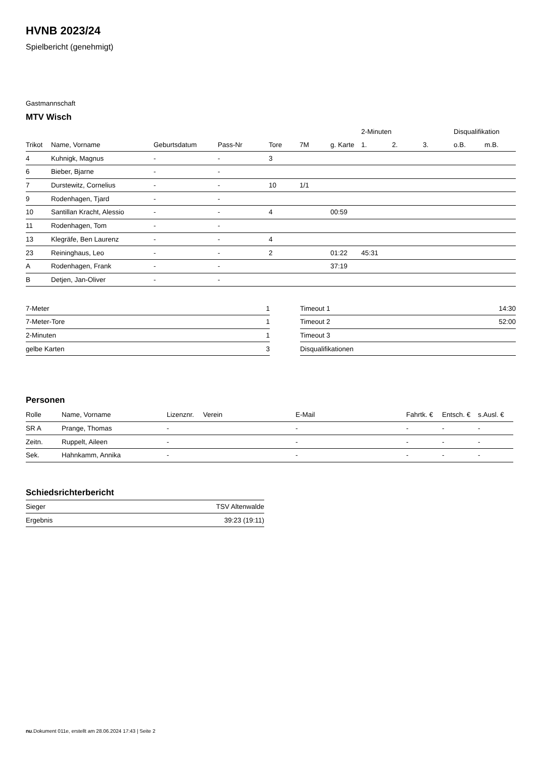HVNB 2023/24
Spielbericht (genehmigt)
Gastmannschaft
MTV Wisch
| | | | | | | | 2-Minuten | | | Disqualifikation | |
| --- | --- | --- | --- | --- | --- | --- | --- | --- | --- | --- | --- |
| Trikot | Name, Vorname | Geburtsdatum | Pass-Nr | Tore | 7M | g. Karte | 1. | 2. | 3. | o.B. | m.B. |
| 4 | Kuhnigk, Magnus | - | - | 3 | | | | | | | |
| 6 | Bieber, Bjarne | - | - | | | | | | | | |
| 7 | Durstewitz, Cornelius | - | - | 10 | 1/1 | | | | | | |
| 9 | Rodenhagen, Tjard | - | - | | | | | | | | |
| 10 | Santillan Kracht, Alessio | - | - | 4 | | 00:59 | | | | | |
| 11 | Rodenhagen, Tom | - | - | | | | | | | | |
| 13 | Klegräfe, Ben Laurenz | - | - | 4 | | | | | | | |
| 23 | Reininghaus, Leo | - | - | 2 | | 01:22 | 45:31 | | | | |
| A | Rodenhagen, Frank | - | - | | | 37:19 | | | | | |
| B | Detjen, Jan-Oliver | - | - | | | | | | | | |
| 7-Meter | 1 |
| 7-Meter-Tore | 1 |
| 2-Minuten | 1 |
| gelbe Karten | 3 |
| Timeout 1 | 14:30 |
| Timeout 2 | 52:00 |
| Timeout 3 | |
| Disqualifikationen | |
Personen
| Rolle | Name, Vorname | Lizenznr. | Verein | E-Mail | Fahrtk. € | Entsch. € | s.Ausl. € |
| --- | --- | --- | --- | --- | --- | --- | --- |
| SR A | Prange, Thomas | - | | - | - | - | - |
| Zeitn. | Ruppelt, Aileen | - | | - | - | - | - |
| Sek. | Hahnkamm, Annika | - | | - | - | - | - |
Schiedsrichterbericht
| Sieger | TSV Altenwalde |
| Ergebnis | 39:23 (19:11) |
nu.Dokument 011e, erstellt am 28.06.2024 17:43 | Seite 2